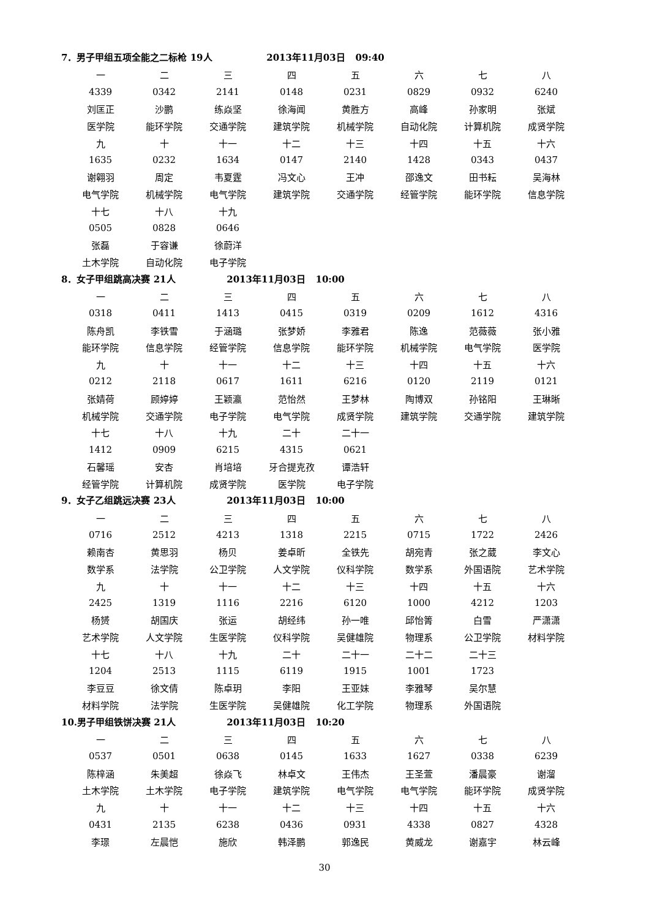7．男子甲组五项全能之二标枪 19人 2013年11月03日 09:40
| 一 | 二 | 三 | 四 | 五 | 六 | 七 | 八 |
| 4339 | 0342 | 2141 | 0148 | 0231 | 0829 | 0932 | 6240 |
| 刘匡正 | 沙鹏 | 练焱坚 | 徐海闻 | 黄胜方 | 高峰 | 孙家明 | 张斌 |
| 医学院 | 能环学院 | 交通学院 | 建筑学院 | 机械学院 | 自动化院 | 计算机院 | 成贤学院 |
| 九 | 十 | 十一 | 十二 | 十三 | 十四 | 十五 | 十六 |
| 1635 | 0232 | 1634 | 0147 | 2140 | 1428 | 0343 | 0437 |
| 谢翱羽 | 周定 | 韦夏霆 | 冯文心 | 王冲 | 邵逸文 | 田书耘 | 吴海林 |
| 电气学院 | 机械学院 | 电气学院 | 建筑学院 | 交通学院 | 经管学院 | 能环学院 | 信息学院 |
| 十七 | 十八 | 十九 | | | | | |
| 0505 | 0828 | 0646 | | | | | |
| 张磊 | 于容谦 | 徐蔚洋 | | | | | |
| 土木学院 | 自动化院 | 电子学院 | | | | | |
8．女子甲组跳高决赛 21人 2013年11月03日 10:00
| 一 | 二 | 三 | 四 | 五 | 六 | 七 | 八 |
| 0318 | 0411 | 1413 | 0415 | 0319 | 0209 | 1612 | 4316 |
| 陈舟凯 | 李铁雪 | 于涵璐 | 张梦娇 | 李雅君 | 陈逸 | 范薇薇 | 张小雅 |
| 能环学院 | 信息学院 | 经管学院 | 信息学院 | 能环学院 | 机械学院 | 电气学院 | 医学院 |
| 九 | 十 | 十一 | 十二 | 十三 | 十四 | 十五 | 十六 |
| 0212 | 2118 | 0617 | 1611 | 6216 | 0120 | 2119 | 0121 |
| 张婧荷 | 顾婷婷 | 王颖瀛 | 范怡然 | 王梦林 | 陶博双 | 孙铭阳 | 王琳晰 |
| 机械学院 | 交通学院 | 电子学院 | 电气学院 | 成贤学院 | 建筑学院 | 交通学院 | 建筑学院 |
| 十七 | 十八 | 十九 | 二十 | 二十一 | | | |
| 1412 | 0909 | 6215 | 4315 | 0621 | | | |
| 石馨瑶 | 安杏 | 肖培培 | 牙合提克孜 | 谭浩轩 | | | |
| 经管学院 | 计算机院 | 成贤学院 | 医学院 | 电子学院 | | | |
9．女子乙组跳远决赛 23人 2013年11月03日 10:00
| 一 | 二 | 三 | 四 | 五 | 六 | 七 | 八 |
| 0716 | 2512 | 4213 | 1318 | 2215 | 0715 | 1722 | 2426 |
| 赖南杏 | 黄思羽 | 杨贝 | 姜卓昕 | 全铁先 | 胡宛青 | 张之葳 | 李文心 |
| 数学系 | 法学院 | 公卫学院 | 人文学院 | 仪科学院 | 数学系 | 外国语院 | 艺术学院 |
| 九 | 十 | 十一 | 十二 | 十三 | 十四 | 十五 | 十六 |
| 2425 | 1319 | 1116 | 2216 | 6120 | 1000 | 4212 | 1203 |
| 杨赟 | 胡国庆 | 张运 | 胡经纬 | 孙一唯 | 邱怡箐 | 白雪 | 严潇潇 |
| 艺术学院 | 人文学院 | 生医学院 | 仪科学院 | 吴健雄院 | 物理系 | 公卫学院 | 材料学院 |
| 十七 | 十八 | 十九 | 二十 | 二十一 | 二十二 | 二十三 | |
| 1204 | 2513 | 1115 | 6119 | 1915 | 1001 | 1723 | |
| 李豆豆 | 徐文倩 | 陈卓玥 | 李阳 | 王亚妹 | 李雅琴 | 吴尔慧 | |
| 材料学院 | 法学院 | 生医学院 | 吴健雄院 | 化工学院 | 物理系 | 外国语院 | |
10.男子甲组铁饼决赛 21人 2013年11月03日 10:20
| 一 | 二 | 三 | 四 | 五 | 六 | 七 | 八 |
| 0537 | 0501 | 0638 | 0145 | 1633 | 1627 | 0338 | 6239 |
| 陈梓涵 | 朱美超 | 徐焱飞 | 林卓文 | 王伟杰 | 王圣萱 | 潘晨豪 | 谢溜 |
| 土木学院 | 土木学院 | 电子学院 | 建筑学院 | 电气学院 | 电气学院 | 能环学院 | 成贤学院 |
| 九 | 十 | 十一 | 十二 | 十三 | 十四 | 十五 | 十六 |
| 0431 | 2135 | 6238 | 0436 | 0931 | 4338 | 0827 | 4328 |
| 李璟 | 左晨恺 | 施欣 | 韩泽鹏 | 郭逸民 | 黄威龙 | 谢嘉宇 | 林云峰 |
30